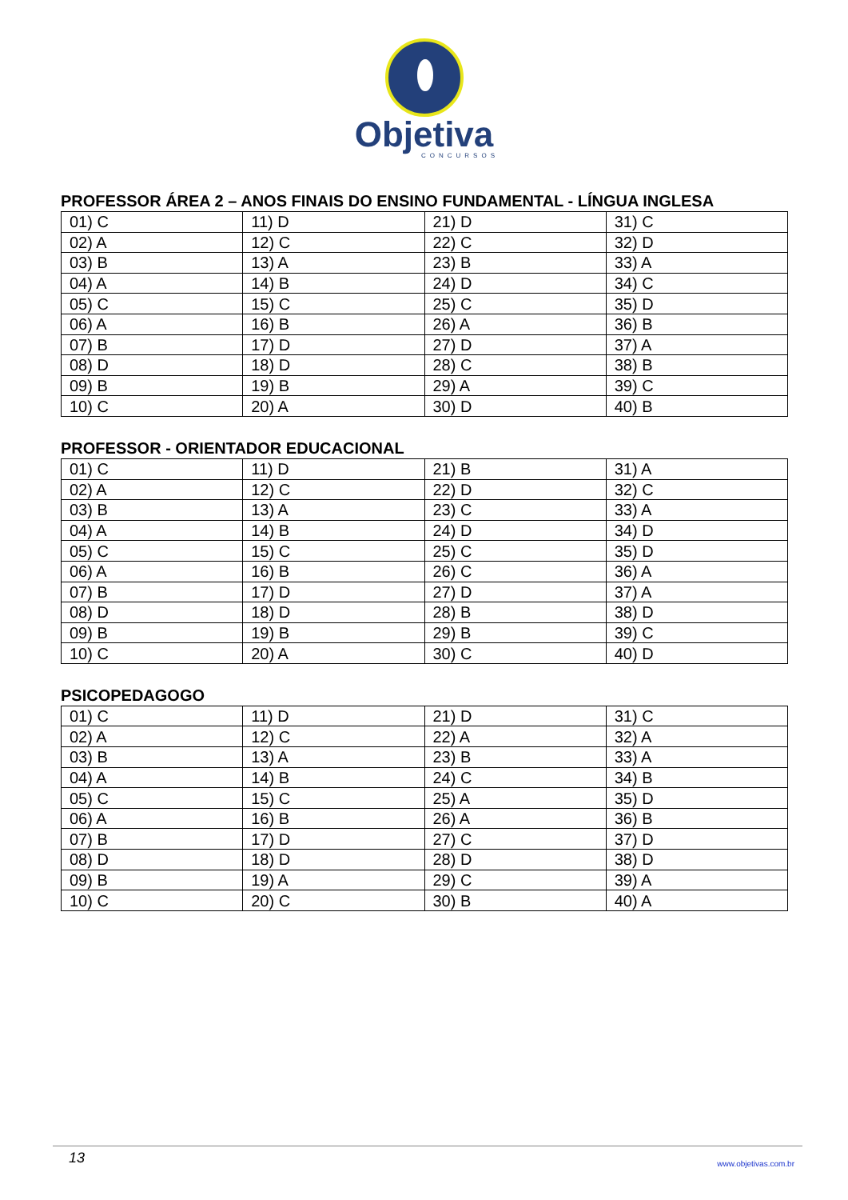Objetiva
CONCURSOS
PROFESSOR ÁREA 2 – ANOS FINAIS DO ENSINO FUNDAMENTAL - LÍNGUA INGLESA
| 01) C | 11) D | 21) D | 31) C |
| 02) A | 12) C | 22) C | 32) D |
| 03) B | 13) A | 23) B | 33) A |
| 04) A | 14) B | 24) D | 34) C |
| 05) C | 15) C | 25) C | 35) D |
| 06) A | 16) B | 26) A | 36) B |
| 07) B | 17) D | 27) D | 37) A |
| 08) D | 18) D | 28) C | 38) B |
| 09) B | 19) B | 29) A | 39) C |
| 10) C | 20) A | 30) D | 40) B |
PROFESSOR - ORIENTADOR EDUCACIONAL
| 01) C | 11) D | 21) B | 31) A |
| 02) A | 12) C | 22) D | 32) C |
| 03) B | 13) A | 23) C | 33) A |
| 04) A | 14) B | 24) D | 34) D |
| 05) C | 15) C | 25) C | 35) D |
| 06) A | 16) B | 26) C | 36) A |
| 07) B | 17) D | 27) D | 37) A |
| 08) D | 18) D | 28) B | 38) D |
| 09) B | 19) B | 29) B | 39) C |
| 10) C | 20) A | 30) C | 40) D |
PSICOPEDAGOGO
| 01) C | 11) D | 21) D | 31) C |
| 02) A | 12) C | 22) A | 32) A |
| 03) B | 13) A | 23) B | 33) A |
| 04) A | 14) B | 24) C | 34) B |
| 05) C | 15) C | 25) A | 35) D |
| 06) A | 16) B | 26) A | 36) B |
| 07) B | 17) D | 27) C | 37) D |
| 08) D | 18) D | 28) D | 38) D |
| 09) B | 19) A | 29) C | 39) A |
| 10) C | 20) C | 30) B | 40) A |
13 www.objetivas.com.br